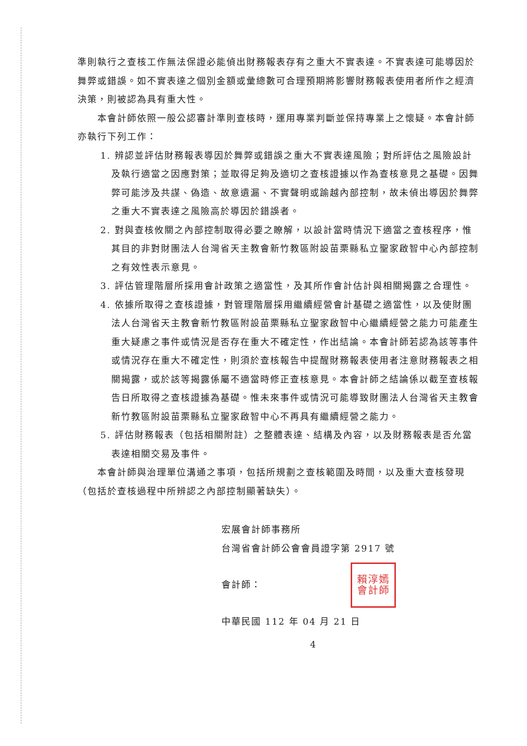準則執行之查核工作無法保證必能偵出財務報表存有之重大不實表達。不實表達可能導因於舞弊或錯誤。如不實表達之個別金額或彙總數可合理預期將影響財務報表使用者所作之經濟決策，則被認為具有重大性。
本會計師依照一般公認審計準則查核時，運用專業判斷並保持專業上之懷疑。本會計師亦執行下列工作：
1. 辨認並評估財務報表導因於舞弊或錯誤之重大不實表達風險；對所評估之風險設計及執行適當之因應對策；並取得足夠及適切之查核證據以作為查核意見之基礎。因舞弊可能涉及共謀、偽造、故意遺漏、不實聲明或踰越內部控制，故未偵出導因於舞弊之重大不實表達之風險高於導因於錯誤者。
2. 對與查核攸關之內部控制取得必要之瞭解，以設計當時情況下適當之查核程序，惟其目的非對財團法人台灣省天主教會新竹教區附設苗栗縣私立聖家啟智中心內部控制之有效性表示意見。
3. 評估管理階層所採用會計政策之適當性，及其所作會計估計與相關揭露之合理性。
4. 依據所取得之查核證據，對管理階層採用繼續經營會計基礎之適當性，以及使財團法人台灣省天主教會新竹教區附設苗栗縣私立聖家啟智中心繼續經營之能力可能產生重大疑慮之事件或情況是否存在重大不確定性，作出結論。本會計師若認為該等事件或情況存在重大不確定性，則須於查核報告中提醒財務報表使用者注意財務報表之相關揭露，或於該等揭露係屬不適當時修正查核意見。本會計師之結論係以截至查核報告日所取得之查核證據為基礎。惟未來事件或情況可能導致財團法人台灣省天主教會新竹教區附設苗栗縣私立聖家啟智中心不再具有繼續經營之能力。
5. 評估財務報表（包括相關附註）之整體表達、結構及內容，以及財務報表是否允當表達相關交易及事件。
本會計師與治理單位溝通之事項，包括所規劃之查核範圍及時間，以及重大查核發現（包括於查核過程中所辨認之內部控制顯著缺失）。
宏展會計師事務所
台灣省會計師公會會員證字第 2917 號
會計師：
賴淳嫣會計師
中華民國 112 年 04 月 21 日
4